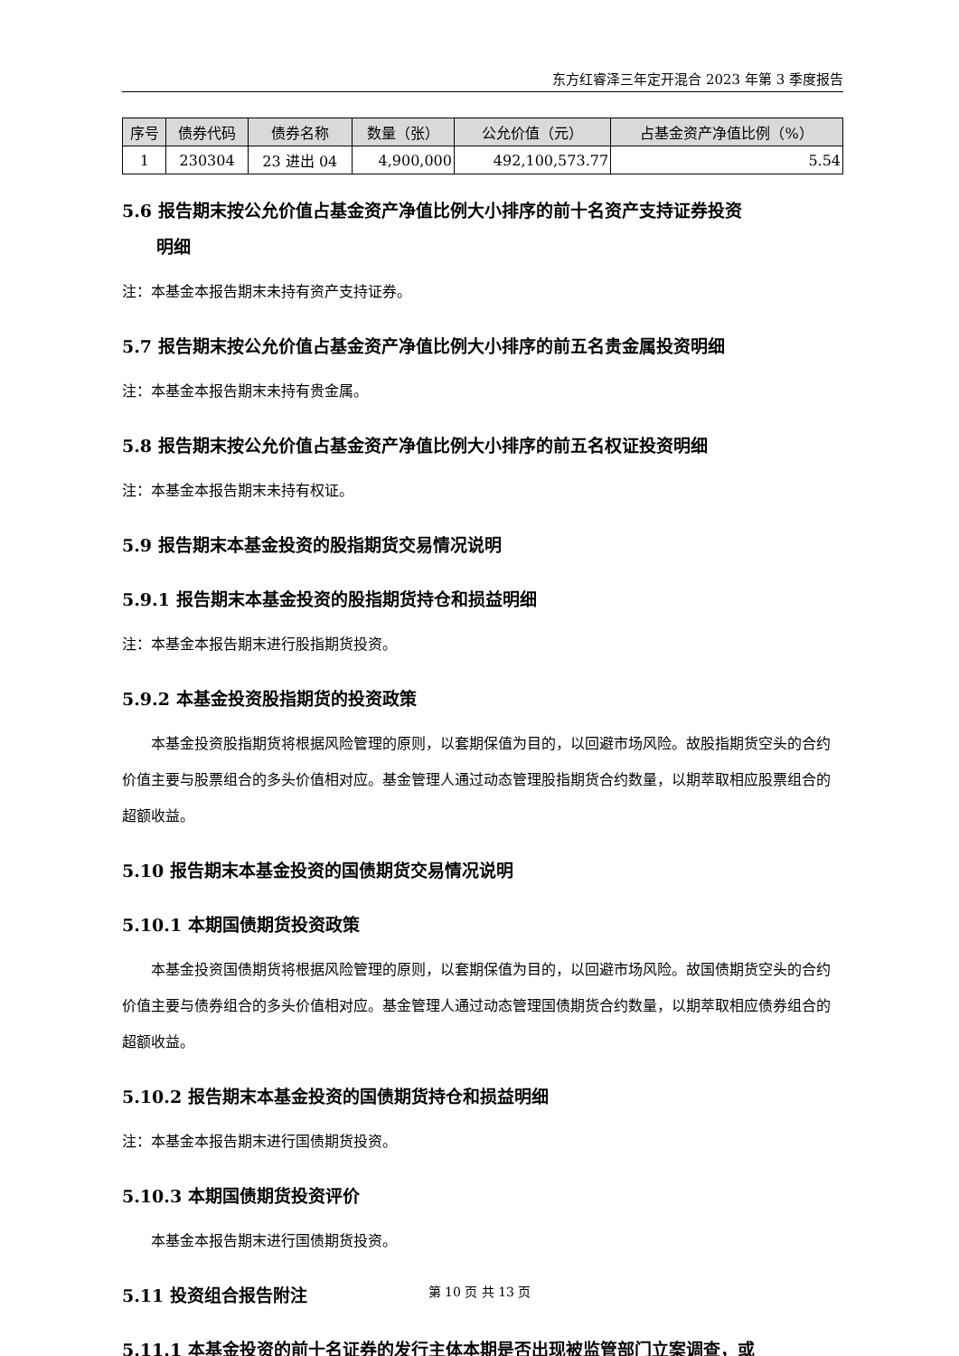东方红睿泽三年定开混合 2023 年第 3 季度报告
| 序号 | 债券代码 | 债券名称 | 数量（张） | 公允价值（元） | 占基金资产净值比例（%） |
| --- | --- | --- | --- | --- | --- |
| 1 | 230304 | 23 进出 04 | 4,900,000 | 492,100,573.77 | 5.54 |
5.6 报告期末按公允价值占基金资产净值比例大小排序的前十名资产支持证券投资
  明细
注：本基金本报告期末未持有资产支持证券。
5.7 报告期末按公允价值占基金资产净值比例大小排序的前五名贵金属投资明细
注：本基金本报告期末未持有贵金属。
5.8 报告期末按公允价值占基金资产净值比例大小排序的前五名权证投资明细
注：本基金本报告期末未持有权证。
5.9 报告期末本基金投资的股指期货交易情况说明
5.9.1 报告期末本基金投资的股指期货持仓和损益明细
注：本基金本报告期末进行股指期货投资。
5.9.2 本基金投资股指期货的投资政策
本基金投资股指期货将根据风险管理的原则，以套期保值为目的，以回避市场风险。故股指期货空头的合约价值主要与股票组合的多头价值相对应。基金管理人通过动态管理股指期货合约数量，以期萃取相应股票组合的超额收益。
5.10 报告期末本基金投资的国债期货交易情况说明
5.10.1 本期国债期货投资政策
本基金投资国债期货将根据风险管理的原则，以套期保值为目的，以回避市场风险。故国债期货空头的合约价值主要与债券组合的多头价值相对应。基金管理人通过动态管理国债期货合约数量，以期萃取相应债券组合的超额收益。
5.10.2 报告期末本基金投资的国债期货持仓和损益明细
注：本基金本报告期末进行国债期货投资。
5.10.3 本期国债期货投资评价
本基金本报告期末进行国债期货投资。
5.11 投资组合报告附注
5.11.1 本基金投资的前十名证券的发行主体本期是否出现被监管部门立案调查，或
第 10 页 共 13 页